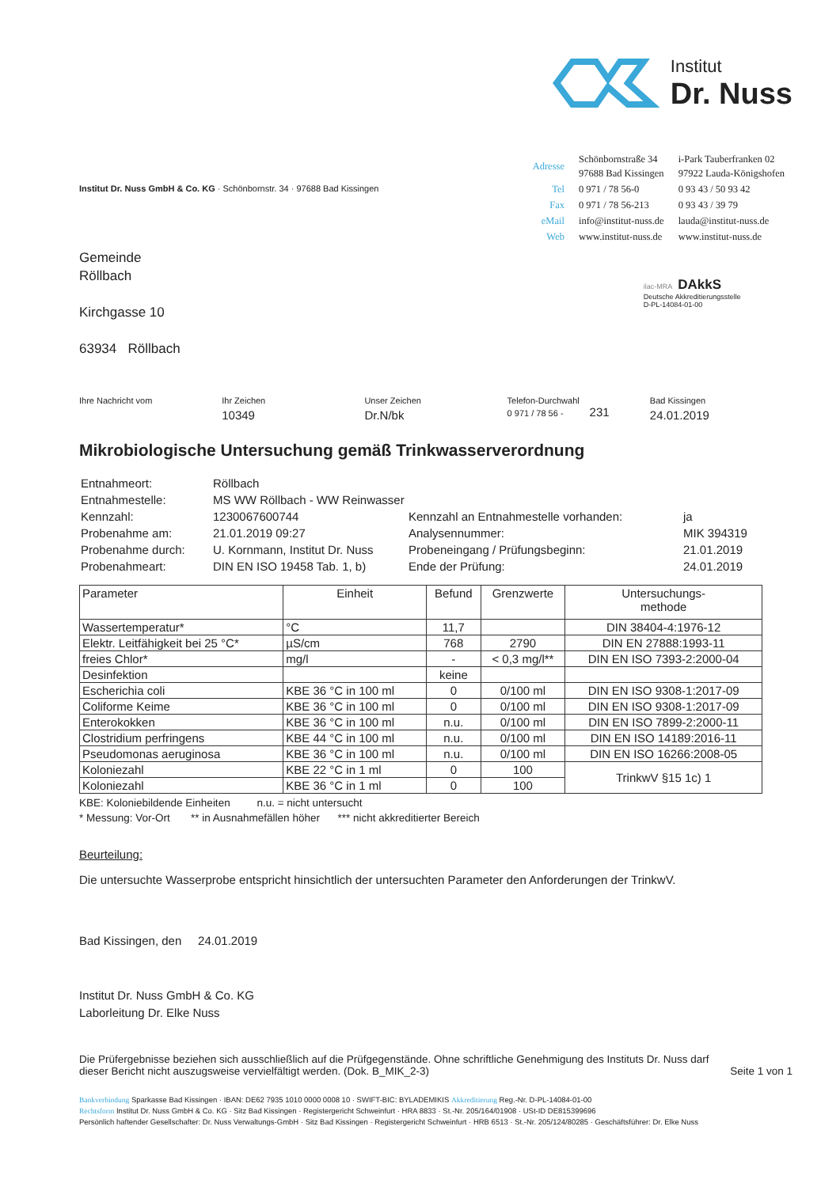Institut
Dr. Nuss
Institut Dr. Nuss GmbH & Co. KG · Schönbornstr. 34 · 97688 Bad Kissingen
Gemeinde
Röllbach
Kirchgasse 10
63934 Röllbach
| Adresse | Schönbornstraße 34 97688 Bad Kissingen | i-Park Tauberfranken 02 97922 Lauda-Königshofen |
| Tel | 0 971 / 78 56-0 | 0 93 43 / 50 93 42 |
| Fax | 0 971 / 78 56-213 | 0 93 43 / 39 79 |
| eMail | info@institut-nuss.de | lauda@institut-nuss.de |
| Web | www.institut-nuss.de | www.institut-nuss.de |
ilac-MRA DAkkS
Deutsche Akkreditierungsstelle
D-PL-14084-01-00
Ihre Nachricht vom Ihr Zeichen
10349
Unser Zeichen
Dr.N/bk
Telefon-Durchwahl
0 971 / 78 56 - 231
Bad Kissingen
24.01.2019
Mikrobiologische Untersuchung gemäß Trinkwasserverordnung
| Entnahmeort: | Röllbach | | |
| Entnahmestelle: | MS WW Röllbach - WW Reinwasser | | |
| Kennzahl: | 1230067600744 | Kennzahl an Entnahmestelle vorhanden: | ja |
| Probenahme am: | 21.01.2019 09:27 | Analysennummer: | MIK 394319 |
| Probenahme durch: | U. Kornmann, Institut Dr. Nuss | Probeneingang / Prüfungsbeginn: | 21.01.2019 |
| Probenahmeart: | DIN EN ISO 19458 Tab. 1, b) | Ende der Prüfung: | 24.01.2019 |
| Parameter | Einheit | Befund | Grenzwerte | Untersuchungs- methode |
| --- | --- | --- | --- | --- |
| Wassertemperatur* | °C | 11,7 | | DIN 38404-4:1976-12 |
| Elektr. Leitfähigkeit bei 25 °C* | µS/cm | 768 | 2790 | DIN EN 27888:1993-11 |
| freies Chlor* | mg/l | - | < 0,3 mg/l** | DIN EN ISO 7393-2:2000-04 |
| Desinfektion | | keine | | |
| Escherichia coli | KBE 36 °C in 100 ml | 0 | 0/100 ml | DIN EN ISO 9308-1:2017-09 |
| Coliforme Keime | KBE 36 °C in 100 ml | 0 | 0/100 ml | DIN EN ISO 9308-1:2017-09 |
| Enterokokken | KBE 36 °C in 100 ml | n.u. | 0/100 ml | DIN EN ISO 7899-2:2000-11 |
| Clostridium perfringens | KBE 44 °C in 100 ml | n.u. | 0/100 ml | DIN EN ISO 14189:2016-11 |
| Pseudomonas aeruginosa | KBE 36 °C in 100 ml | n.u. | 0/100 ml | DIN EN ISO 16266:2008-05 |
| Koloniezahl | KBE 22 °C in 1 ml | 0 | 100 | TrinkwV §15 1c) 1 |
| Koloniezahl | KBE 36 °C in 1 ml | 0 | 100 | |
KBE: Koloniebildende Einheiten n.u. = nicht untersucht
* Messung: Vor-Ort ** in Ausnahmefällen höher *** nicht akkreditierter Bereich
Beurteilung:
Die untersuchte Wasserprobe entspricht hinsichtlich der untersuchten Parameter den Anforderungen der TrinkwV.
Bad Kissingen, den 24.01.2019
Institut Dr. Nuss GmbH & Co. KG
Laborleitung Dr. Elke Nuss
Die Prüfergebnisse beziehen sich ausschließlich auf die Prüfgegenstände. Ohne schriftliche Genehmigung des Instituts Dr. Nuss darf
dieser Bericht nicht auszugsweise vervielfältigt werden. (Dok. B_MIK_2-3)
Seite 1 von 1
Bankverbindung Sparkasse Bad Kissingen · IBAN: DE62 7935 1010 0000 0008 10 · SWIFT-BIC: BYLADEMIKIS Akkreditierung Reg.-Nr. D-PL-14084-01-00
Rechtsform Institut Dr. Nuss GmbH & Co. KG · Sitz Bad Kissingen · Registergericht Schweinfurt · HRA 8833 · St.-Nr. 205/164/01908 · USt-ID DE815399696
Persönlich haftender Gesellschafter: Dr. Nuss Verwaltungs-GmbH · Sitz Bad Kissingen · Registergericht Schweinfurt · HRB 6513 · St.-Nr. 205/124/80285 · Geschäftsführer: Dr. Elke Nuss